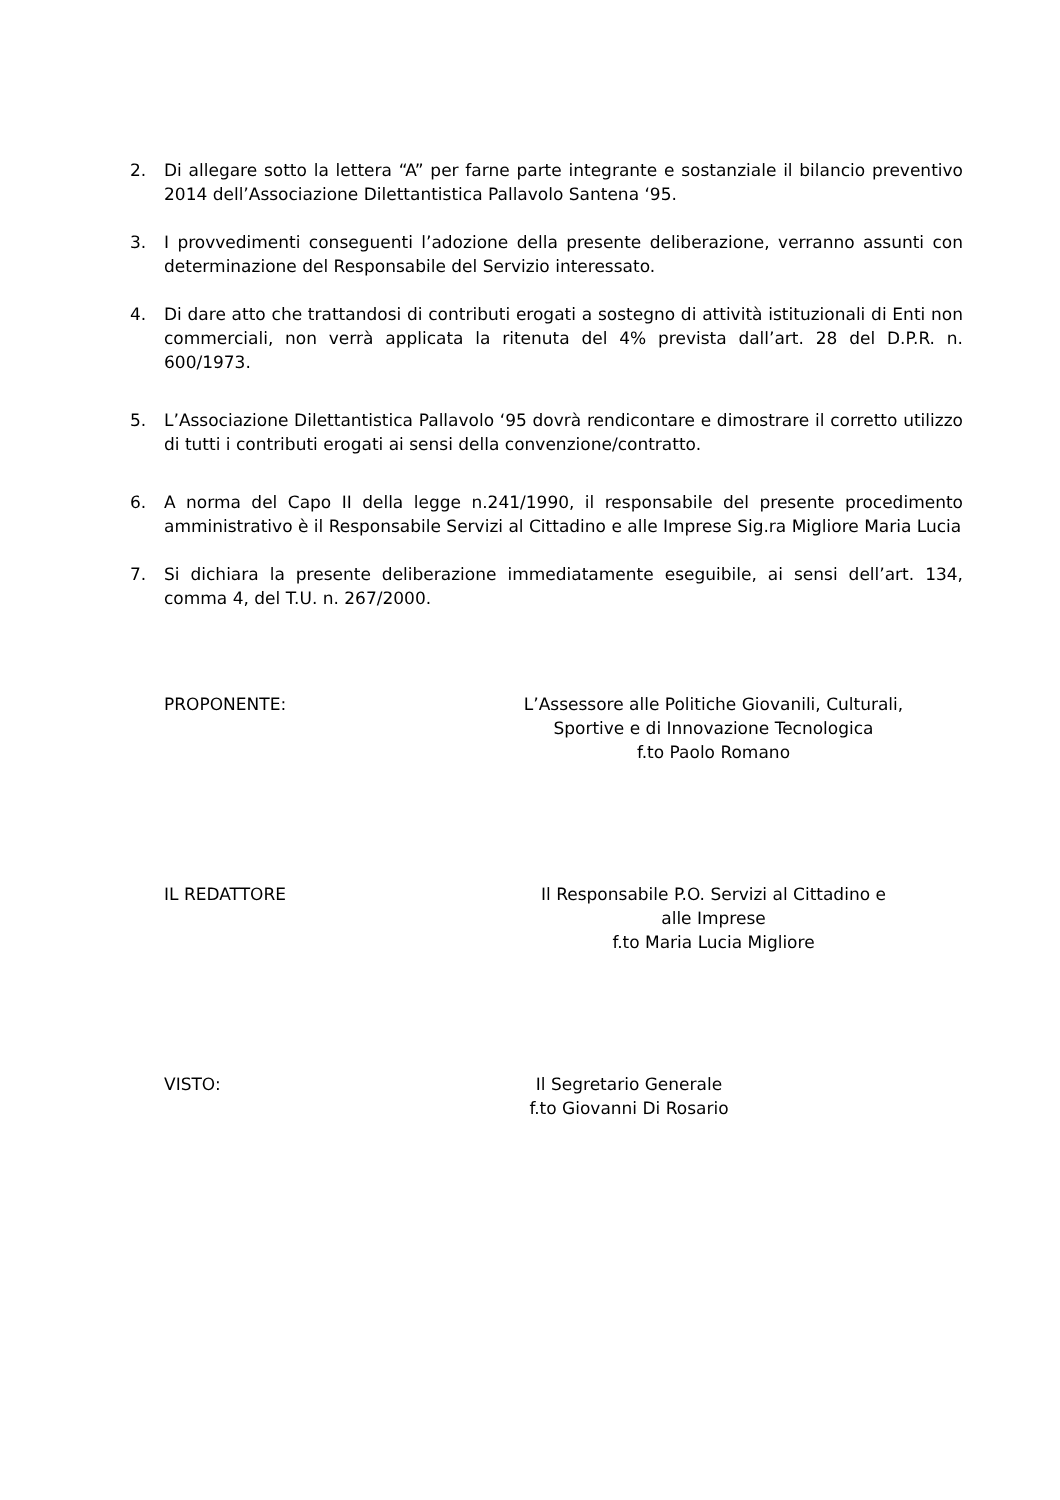2. Di allegare sotto la lettera “A” per farne parte integrante e sostanziale il bilancio preventivo 2014 dell’Associazione Dilettantistica Pallavolo Santena ‘95.
3. I provvedimenti conseguenti l’adozione della presente deliberazione, verranno assunti con determinazione del Responsabile del Servizio interessato.
4. Di dare atto che trattandosi di contributi erogati a sostegno di attività istituzionali di Enti non commerciali, non verrà applicata la ritenuta del 4% prevista dall’art. 28 del D.P.R. n. 600/1973.
5. L’Associazione Dilettantistica Pallavolo ‘95 dovrà rendicontare e dimostrare il corretto utilizzo di tutti i contributi erogati ai sensi della convenzione/contratto.
6. A norma del Capo II della legge n.241/1990, il responsabile del presente procedimento amministrativo è il Responsabile Servizi al Cittadino e alle Imprese Sig.ra Migliore Maria Lucia
7. Si dichiara la presente deliberazione immediatamente eseguibile, ai sensi dell’art. 134, comma 4, del T.U. n. 267/2000.
PROPONENTE: L’Assessore alle Politiche Giovanili, Culturali,
Sportive e di Innovazione Tecnologica
f.to Paolo Romano
IL REDATTORE Il Responsabile P.O. Servizi al Cittadino e
alle Imprese
f.to Maria Lucia Migliore
VISTO: Il Segretario Generale
f.to Giovanni Di Rosario